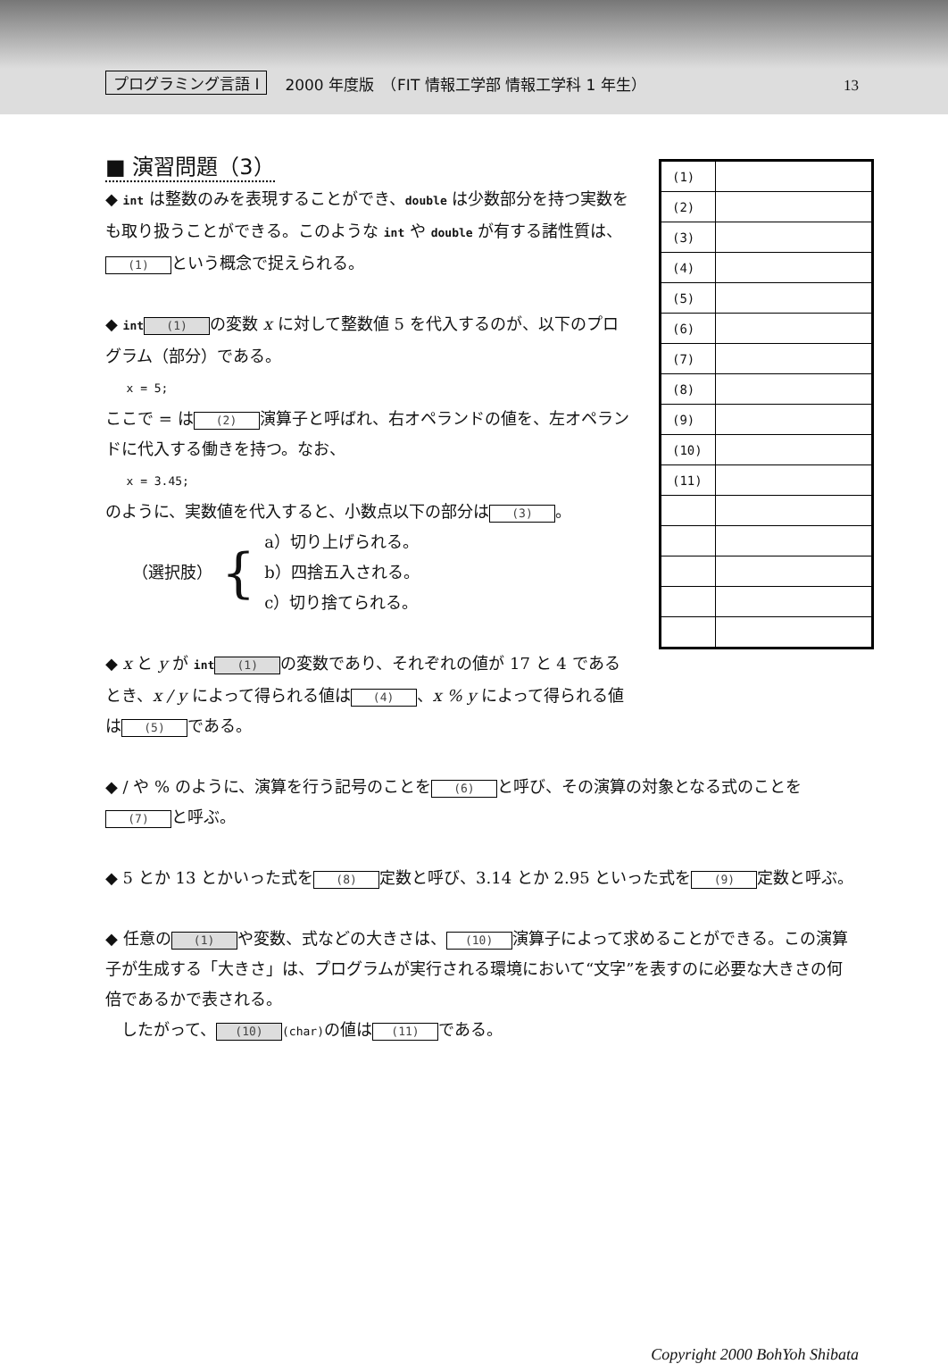プログラミング言語 I 2000 年度版　（FIT 情報工学部 情報工学科 1 年生） 13
■ 演習問題（3）
◆ int は整数のみを表現することができ、double は少数部分を持つ実数をも取り扱うことができる。このような int や double が有する諸性質は、 (1) という概念で捉えられる。
◆ int (1) の変数 x に対して整数値 5 を代入するのが、以下のプログラム（部分）である。
x = 5;
ここで = は (2) 演算子と呼ばれ、右オペランドの値を、左オペランドに代入する働きを持つ。なお、
x = 3.45;
のように、実数値を代入すると、小数点以下の部分は (3) 。
（選択肢） { a）切り上げられる。
b）四捨五入される。
c）切り捨てられる。
◆ x と y が int (1) の変数であり、それぞれの値が 17 と 4 であるとき、x / y によって得られる値は (4) 、x % y によって得られる値は (5) である。
| (1) | |
| (2) | |
| (3) | |
| (4) | |
| (5) | |
| (6) | |
| (7) | |
| (8) | |
| (9) | |
| (10) | |
| (11) | |
◆ / や % のように、演算を行う記号のことを (6) と呼び、その演算の対象となる式のことを (7) と呼ぶ。
◆ 5 とか 13 とかいった式を (8) 定数と呼び、3.14 とか 2.95 といった式を (9) 定数と呼ぶ。
◆ 任意の (1) や変数、式などの大きさは、 (10) 演算子によって求めることができる。この演算子が生成する「大きさ」は、プログラムが実行される環境において“文字”を表すのに必要な大きさの何倍であるかで表される。
　したがって、 (10) (char) の値は (11) である。
Copyright 2000 BohYoh Shibata